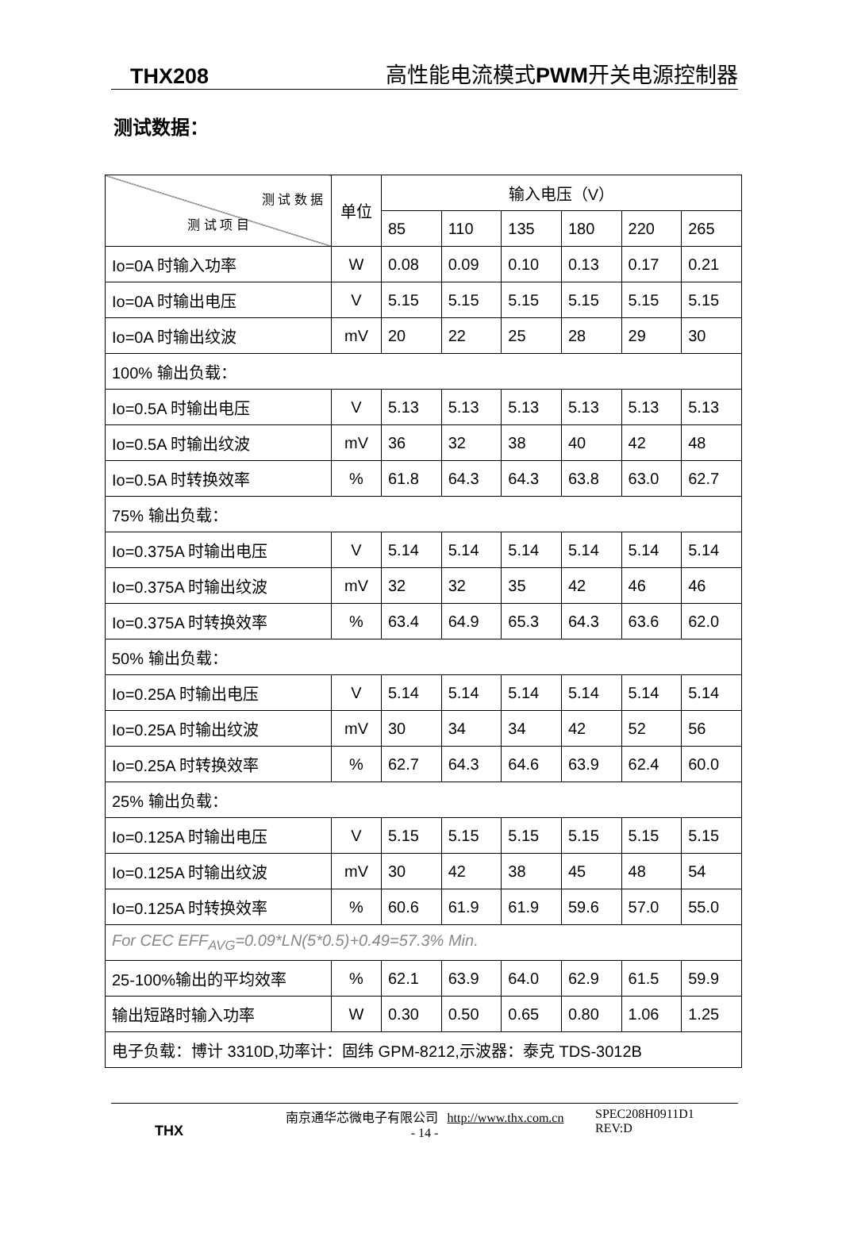THX208 高性能电流模式PWM开关电源控制器
测试数据：
| 测 试 数 据 测 试 项 目 | 单位 | 输入电压（V） | | | | | |
| --- | --- | --- | --- | --- | --- | --- | --- |
| | | 85 | 110 | 135 | 180 | 220 | 265 |
| Io=0A 时输入功率 | W | 0.08 | 0.09 | 0.10 | 0.13 | 0.17 | 0.21 |
| Io=0A 时输出电压 | V | 5.15 | 5.15 | 5.15 | 5.15 | 5.15 | 5.15 |
| Io=0A 时输出纹波 | mV | 20 | 22 | 25 | 28 | 29 | 30 |
| 100% 输出负载： | | | | | | | |
| Io=0.5A 时输出电压 | V | 5.13 | 5.13 | 5.13 | 5.13 | 5.13 | 5.13 |
| Io=0.5A 时输出纹波 | mV | 36 | 32 | 38 | 40 | 42 | 48 |
| Io=0.5A 时转换效率 | % | 61.8 | 64.3 | 64.3 | 63.8 | 63.0 | 62.7 |
| 75% 输出负载： | | | | | | | |
| Io=0.375A 时输出电压 | V | 5.14 | 5.14 | 5.14 | 5.14 | 5.14 | 5.14 |
| Io=0.375A 时输出纹波 | mV | 32 | 32 | 35 | 42 | 46 | 46 |
| Io=0.375A 时转换效率 | % | 63.4 | 64.9 | 65.3 | 64.3 | 63.6 | 62.0 |
| 50% 输出负载： | | | | | | | |
| Io=0.25A 时输出电压 | V | 5.14 | 5.14 | 5.14 | 5.14 | 5.14 | 5.14 |
| Io=0.25A 时输出纹波 | mV | 30 | 34 | 34 | 42 | 52 | 56 |
| Io=0.25A 时转换效率 | % | 62.7 | 64.3 | 64.6 | 63.9 | 62.4 | 60.0 |
| 25% 输出负载： | | | | | | | |
| Io=0.125A 时输出电压 | V | 5.15 | 5.15 | 5.15 | 5.15 | 5.15 | 5.15 |
| Io=0.125A 时输出纹波 | mV | 30 | 42 | 38 | 45 | 48 | 54 |
| Io=0.125A 时转换效率 | % | 60.6 | 61.9 | 61.9 | 59.6 | 57.0 | 55.0 |
| For CEC EFF<sub>AVG</sub>=0.09*LN(5*0.5)+0.49=57.3% Min. | | | | | | | |
| 25-100%输出的平均效率 | % | 62.1 | 63.9 | 64.0 | 62.9 | 61.5 | 59.9 |
| 输出短路时输入功率 | W | 0.30 | 0.50 | 0.65 | 0.80 | 1.06 | 1.25 |
| 电子负载：博计 3310D,功率计：固纬 GPM-8212,示波器：泰克 TDS-3012B | | | | | | | |
THX
南京通华芯微电子有限公司 http://www.thx.com.cn
- 14 -
SPEC208H0911D1
REV:D